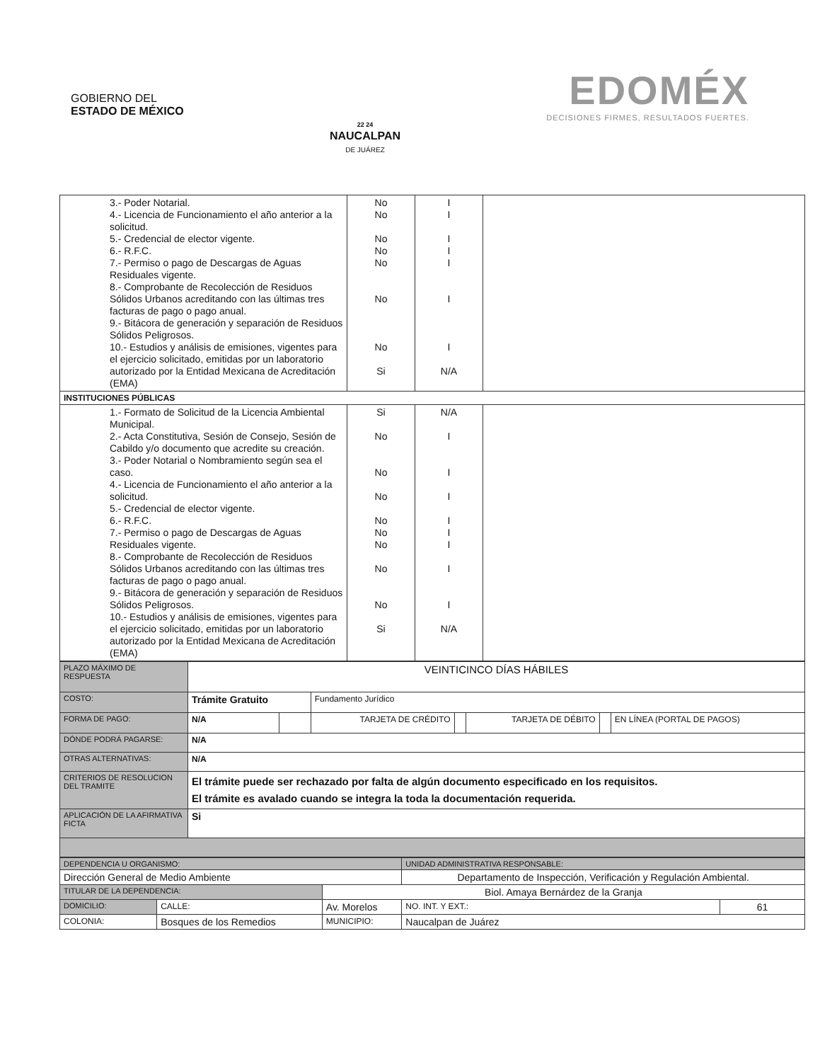GOBIERNO DEL
ESTADO DE MÉXICO
22 24
NAUCALPAN
DE JUÁREZ
EDOMÉX
DECISIONES FIRMES, RESULTADOS FUERTES.
| 3.- Poder Notarial. 4.- Licencia de Funcionamiento el año anterior a la solicitud. 5.- Credencial de elector vigente. 6.- R.F.C. 7.- Permiso o pago de Descargas de Aguas Residuales vigente. 8.- Comprobante de Recolección de Residuos Sólidos Urbanos acreditando con las últimas tres facturas de pago o pago anual. 9.- Bitácora de generación y separación de Residuos Sólidos Peligrosos. 10.- Estudios y análisis de emisiones, vigentes para el ejercicio solicitado, emitidas por un laboratorio autorizado por la Entidad Mexicana de Acreditación (EMA) | No No No No No No No Si | I I I I I I I N/A | |
| INSTITUCIONES PÚBLICAS | | | |
| 1.- Formato de Solicitud de la Licencia Ambiental Municipal. 2.- Acta Constitutiva, Sesión de Consejo, Sesión de Cabildo y/o documento que acredite su creación. 3.- Poder Notarial o Nombramiento según sea el caso. 4.- Licencia de Funcionamiento el año anterior a la solicitud. 5.- Credencial de elector vigente. 6.- R.F.C. 7.- Permiso o pago de Descargas de Aguas Residuales vigente. 8.- Comprobante de Recolección de Residuos Sólidos Urbanos acreditando con las últimas tres facturas de pago o pago anual. 9.- Bitácora de generación y separación de Residuos Sólidos Peligrosos. 10.- Estudios y análisis de emisiones, vigentes para el ejercicio solicitado, emitidas por un laboratorio autorizado por la Entidad Mexicana de Acreditación (EMA) | Si No No No No No No No No Si | N/A I I I I I I I I N/A | |
| PLAZO MÁXIMO DE RESPUESTA | VEINTICINCO DÍAS HÁBILES | | | | | | |
| COSTO: | Trámite Gratuito | | Fundamento Jurídico | | | | |
| FORMA DE PAGO: | N/A | | TARJETA DE CRÉDITO | | TARJETA DE DÉBITO | | EN LÍNEA (PORTAL DE PAGOS) |
| DÓNDE PODRÁ PAGARSE: | N/A | | | | | | |
| OTRAS ALTERNATIVAS: | N/A | | | | | | |
| CRITERIOS DE RESOLUCION DEL TRAMITE | El trámite puede ser rechazado por falta de algún documento especificado en los requisitos. El trámite es avalado cuando se integra la toda la documentación requerida. | | | | | | |
| APLICACIÓN DE LA AFIRMATIVA FICTA | Si | | | | | | |
| DEPENDENCIA U ORGANISMO: | | | | UNIDAD ADMINISTRATIVA RESPONSABLE: | |
| Dirección General de Medio Ambiente | | | | Departamento de Inspección, Verificación y Regulación Ambiental. | |
| TITULAR DE LA DEPENDENCIA: | | Biol. Amaya Bernárdez de la Granja | | | |
| DOMICILIO: | CALLE: | Av. Morelos | | NO. INT. Y EXT.: | 61 |
| COLONIA: | Bosques de los Remedios | | MUNICIPIO: | Naucalpan de Juárez | |